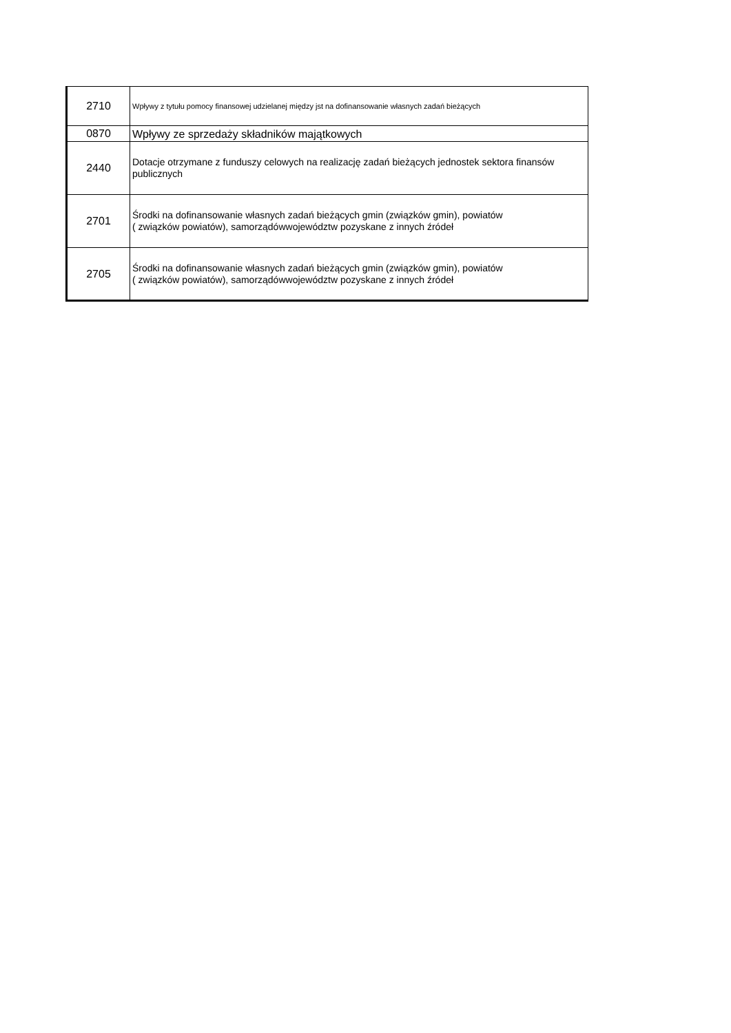| 2710 | Wpływy z tytułu pomocy finansowej udzielanej między jst na dofinansowanie własnych zadań bieżących |
| 0870 | Wpływy ze sprzedaży składników majątkowych |
| 2440 | Dotacje otrzymane z funduszy celowych na realizację zadań bieżących jednostek sektora finansów publicznych |
| 2701 | Środki na dofinansowanie własnych zadań bieżących gmin (związków gmin), powiatów ( związków powiatów), samorządówwojewództw pozyskane z innych źródeł |
| 2705 | Środki na dofinansowanie własnych zadań bieżących gmin (związków gmin), powiatów ( związków powiatów), samorządówwojewództw pozyskane z innych źródeł |